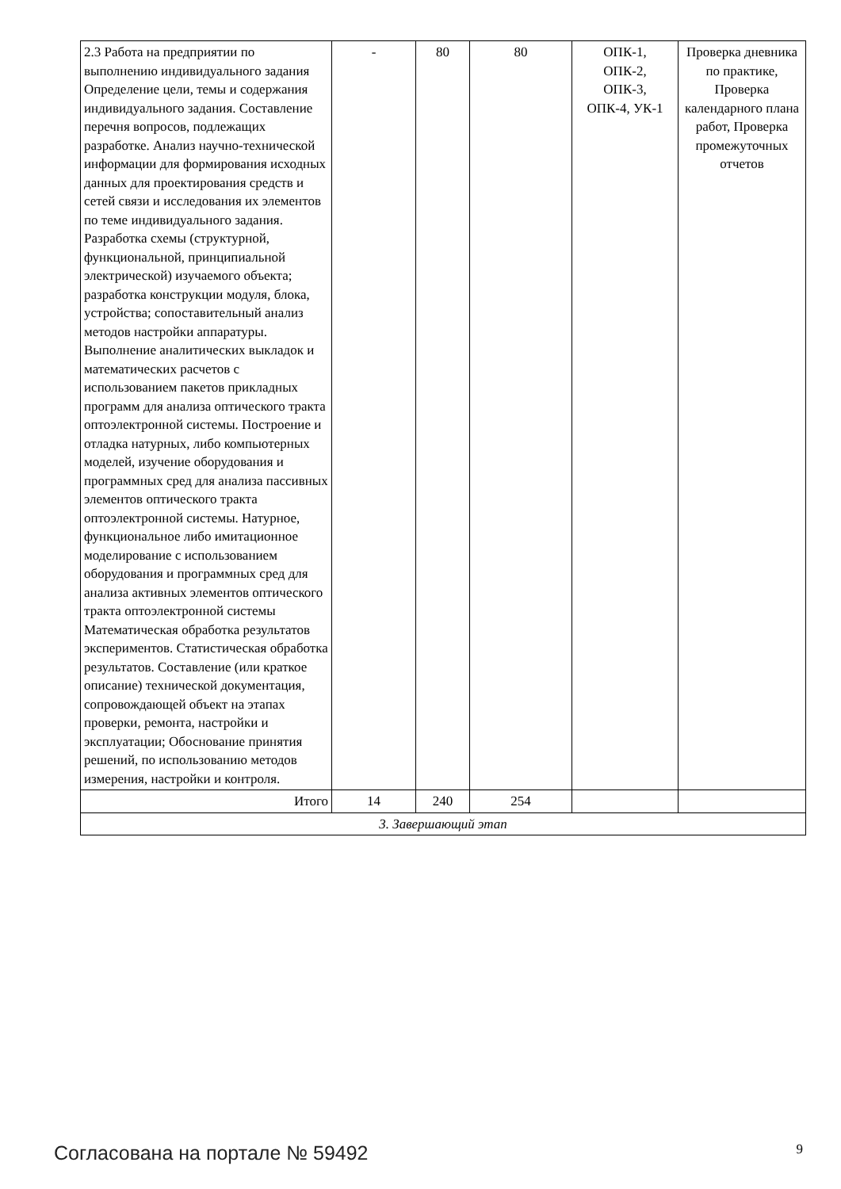| 2.3 Работа на предприятии по выполнению индивидуального задания Определение цели, темы и содержания индивидуального задания. Составление перечня вопросов, подлежащих разработке. Анализ научно-технической информации для формирования исходных данных для проектирования средств и сетей связи и исследования их элементов по теме индивидуального задания. Разработка схемы (структурной, функциональной, принципиальной электрической) изучаемого объекта; разработка конструкции модуля, блока, устройства; сопоставительный анализ методов настройки аппаратуры. Выполнение аналитических выкладок и математических расчетов с использованием пакетов прикладных программ для анализа оптического тракта оптоэлектронной системы. Построение и отладка натурных, либо компьютерных моделей, изучение оборудования и программных сред для анализа пассивных элементов оптического тракта оптоэлектронной системы. Натурное, функциональное либо имитационное моделирование с использованием оборудования и программных сред для анализа активных элементов оптического тракта оптоэлектронной системы Математическая обработка результатов экспериментов. Статистическая обработка результатов. Составление (или краткое описание) технической документация, сопровождающей объект на этапах проверки, ремонта, настройки и эксплуатации; Обоснование принятия решений, по использованию методов измерения, настройки и контроля. | - | 80 | 80 | ОПК-1, ОПК-2, ОПК-3, ОПК-4, УК-1 | Проверка дневника по практике, Проверка календарного плана работ, Проверка промежуточных отчетов |
| Итого | 14 | 240 | 254 | | |
| 3. Завершающий этап | | | | | |
Согласована на портале № 59492 9